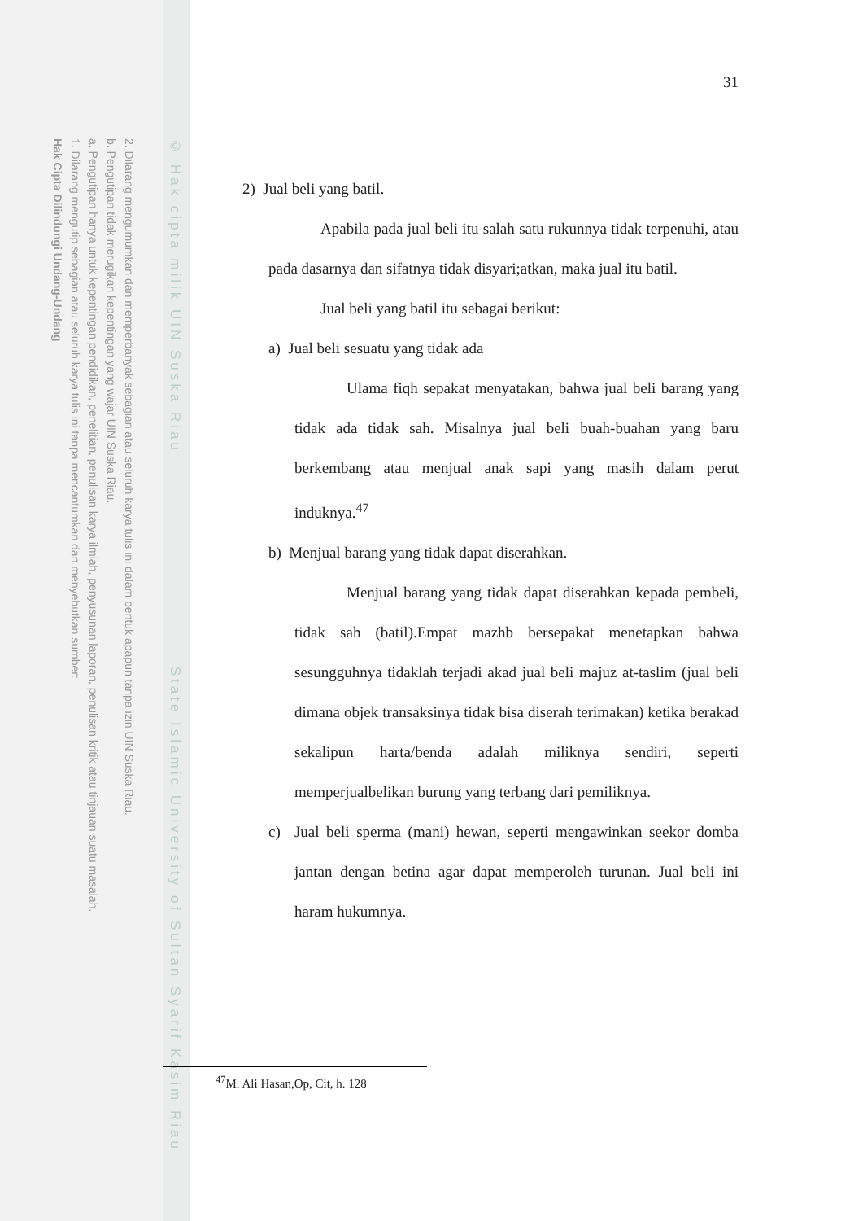2. Dilarang mengumumkan dan memperbanyak sebagian atau seluruh karya tulis ini dalam bentuk apapun tanpa izin UIN Suska Riau.
b. Pengutipan tidak merugikan kepentingan yang wajar UIN Suska Riau.
a. Pengutipan hanya untuk kepentingan pendidikan, penelitian, penulisan karya ilmiah, penyusunan laporan, penulisan kritik atau tinjauan suatu masalah.
1. Dilarang mengutip sebagian atau seluruh karya tulis ini tanpa mencantumkan dan menyebutkan sumber:
Hak Cipta Dilindungi Undang-Undang
© Hak cipta milik UIN Suska Riau State Islamic University of Sultan Syarif Kasim Riau
31
2) Jual beli yang batil.
Apabila pada jual beli itu salah satu rukunnya tidak terpenuhi, atau pada dasarnya dan sifatnya tidak disyari;atkan, maka jual itu batil.
Jual beli yang batil itu sebagai berikut:
a) Jual beli sesuatu yang tidak ada
Ulama fiqh sepakat menyatakan, bahwa jual beli barang yang tidak ada tidak sah. Misalnya jual beli buah-buahan yang baru berkembang atau menjual anak sapi yang masih dalam perut induknya.<sup>47</sup>
b) Menjual barang yang tidak dapat diserahkan.
Menjual barang yang tidak dapat diserahkan kepada pembeli, tidak sah (batil).Empat mazhb bersepakat menetapkan bahwa sesungguhnya tidaklah terjadi akad jual beli majuz at-taslim (jual beli dimana objek transaksinya tidak bisa diserah terimakan) ketika berakad sekalipun harta/benda adalah miliknya sendiri, seperti memperjualbelikan burung yang terbang dari pemiliknya.
c) Jual beli sperma (mani) hewan, seperti mengawinkan seekor domba jantan dengan betina agar dapat memperoleh turunan. Jual beli ini haram hukumnya.
<sup>47</sup> M. Ali Hasan,Op, Cit, h. 128